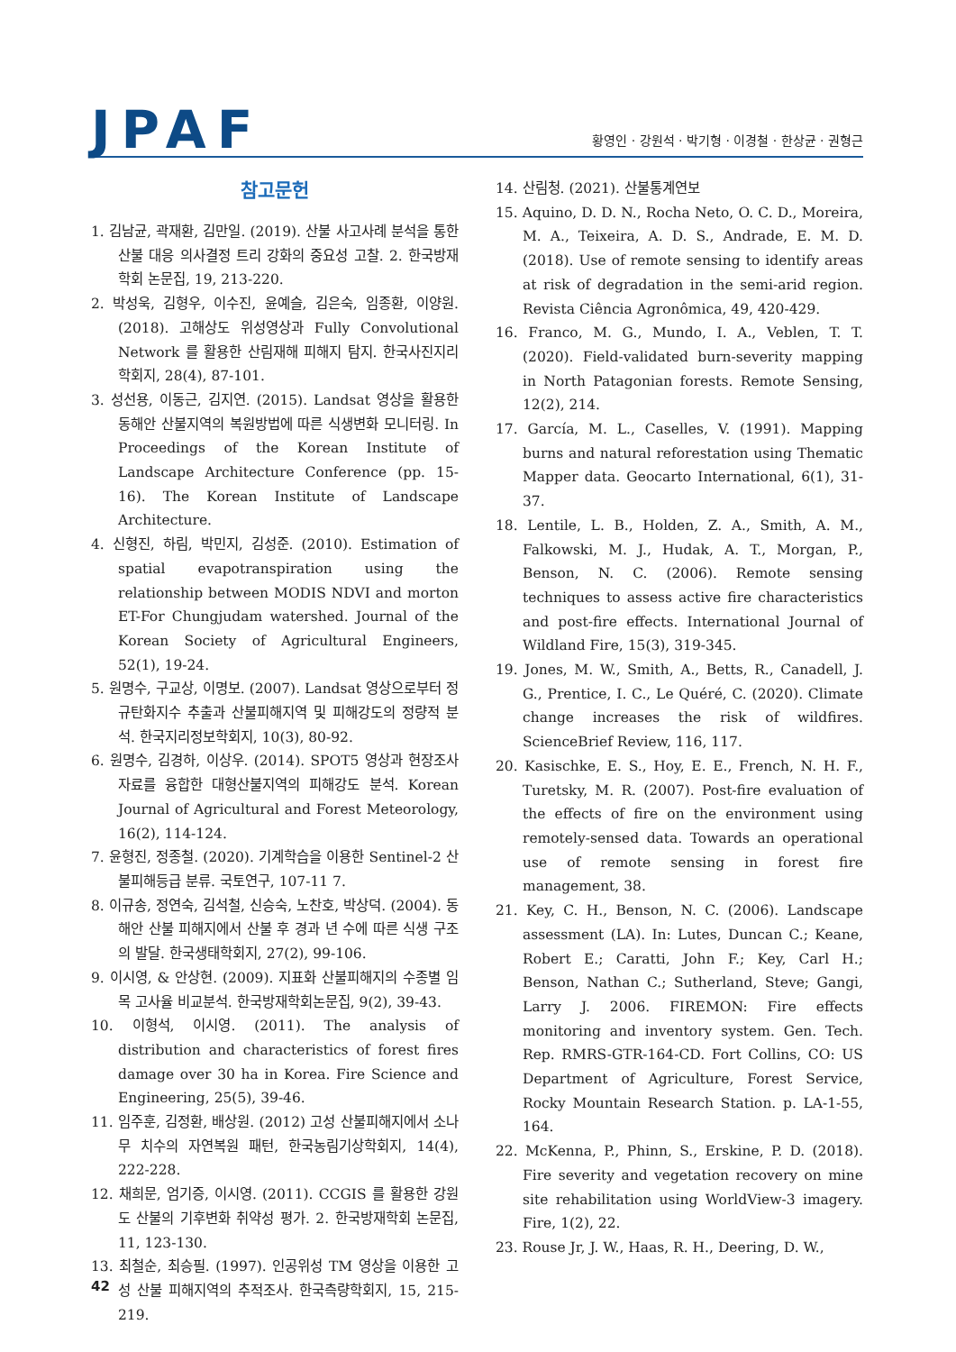JPAF
황영인 · 강원석 · 박기형 · 이경철 · 한상균 · 권형근
참고문헌
1. 김남균, 곽재환, 김만일. (2019). 산불 사고사례 분석을 통한 산불 대응 의사결정 트리 강화의 중요성 고찰. 2. 한국방재학회 논문집, 19, 213-220.
2. 박성욱, 김형우, 이수진, 윤예슬, 김은숙, 임종환, 이양원. (2018). 고해상도 위성영상과 Fully Convolutional Network 를 활용한 산림재해 피해지 탐지. 한국사진지리학회지, 28(4), 87-101.
3. 성선용, 이동근, 김지연. (2015). Landsat 영상을 활용한 동해안 산불지역의 복원방법에 따른 식생변화 모니터링. In Proceedings of the Korean Institute of Landscape Architecture Conference (pp. 15-16). The Korean Institute of Landscape Architecture.
4. 신형진, 하림, 박민지, 김성준. (2010). Estimation of spatial evapotranspiration using the relationship between MODIS NDVI and morton ET-For Chungjudam watershed. Journal of the Korean Society of Agricultural Engineers, 52(1), 19-24.
5. 원명수, 구교상, 이명보. (2007). Landsat 영상으로부터 정규탄화지수 추출과 산불피해지역 및 피해강도의 정량적 분석. 한국지리정보학회지, 10(3), 80-92.
6. 원명수, 김경하, 이상우. (2014). SPOT5 영상과 현장조사 자료를 융합한 대형산불지역의 피해강도 분석. Korean Journal of Agricultural and Forest Meteorology, 16(2), 114-124.
7. 윤형진, 정종철. (2020). 기계학습을 이용한 Sentinel-2 산불피해등급 분류. 국토연구, 107-11 7.
8. 이규송, 정연숙, 김석철, 신승숙, 노찬호, 박상덕. (2004). 동해안 산불 피해지에서 산불 후 경과 년 수에 따른 식생 구조의 발달. 한국생태학회지, 27(2), 99-106.
9. 이시영, & 안상현. (2009). 지표화 산불피해지의 수종별 임목 고사율 비교분석. 한국방재학회논문집, 9(2), 39-43.
10. 이형석, 이시영. (2011). The analysis of distribution and characteristics of forest fires damage over 30 ha in Korea. Fire Science and Engineering, 25(5), 39-46.
11. 임주훈, 김정환, 배상원. (2012) 고성 산불피해지에서 소나무 치수의 자연복원 패턴, 한국농림기상학회지, 14(4), 222-228.
12. 채희문, 엄기증, 이시영. (2011). CCGIS 를 활용한 강원도 산불의 기후변화 취약성 평가. 2. 한국방재학회 논문집, 11, 123-130.
13. 최철순, 최승필. (1997). 인공위성 TM 영상을 이용한 고성 산불 피해지역의 추적조사. 한국측량학회지, 15, 215-219.
14. 산림청. (2021). 산불통계연보
15. Aquino, D. D. N., Rocha Neto, O. C. D., Moreira, M. A., Teixeira, A. D. S., Andrade, E. M. D. (2018). Use of remote sensing to identify areas at risk of degradation in the semi-arid region. Revista Ciência Agronômica, 49, 420-429.
16. Franco, M. G., Mundo, I. A., Veblen, T. T. (2020). Field-validated burn-severity mapping in North Patagonian forests. Remote Sensing, 12(2), 214.
17. García, M. L., Caselles, V. (1991). Mapping burns and natural reforestation using Thematic Mapper data. Geocarto International, 6(1), 31-37.
18. Lentile, L. B., Holden, Z. A., Smith, A. M., Falkowski, M. J., Hudak, A. T., Morgan, P., Benson, N. C. (2006). Remote sensing techniques to assess active fire characteristics and post-fire effects. International Journal of Wildland Fire, 15(3), 319-345.
19. Jones, M. W., Smith, A., Betts, R., Canadell, J. G., Prentice, I. C., Le Quéré, C. (2020). Climate change increases the risk of wildfires. ScienceBrief Review, 116, 117.
20. Kasischke, E. S., Hoy, E. E., French, N. H. F., Turetsky, M. R. (2007). Post-fire evaluation of the effects of fire on the environment using remotely-sensed data. Towards an operational use of remote sensing in forest fire management, 38.
21. Key, C. H., Benson, N. C. (2006). Landscape assessment (LA). In: Lutes, Duncan C.; Keane, Robert E.; Caratti, John F.; Key, Carl H.; Benson, Nathan C.; Sutherland, Steve; Gangi, Larry J. 2006. FIREMON: Fire effects monitoring and inventory system. Gen. Tech. Rep. RMRS-GTR-164-CD. Fort Collins, CO: US Department of Agriculture, Forest Service, Rocky Mountain Research Station. p. LA-1-55, 164.
22. McKenna, P., Phinn, S., Erskine, P. D. (2018). Fire severity and vegetation recovery on mine site rehabilitation using WorldView-3 imagery. Fire, 1(2), 22.
23. Rouse Jr, J. W., Haas, R. H., Deering, D. W.,
42